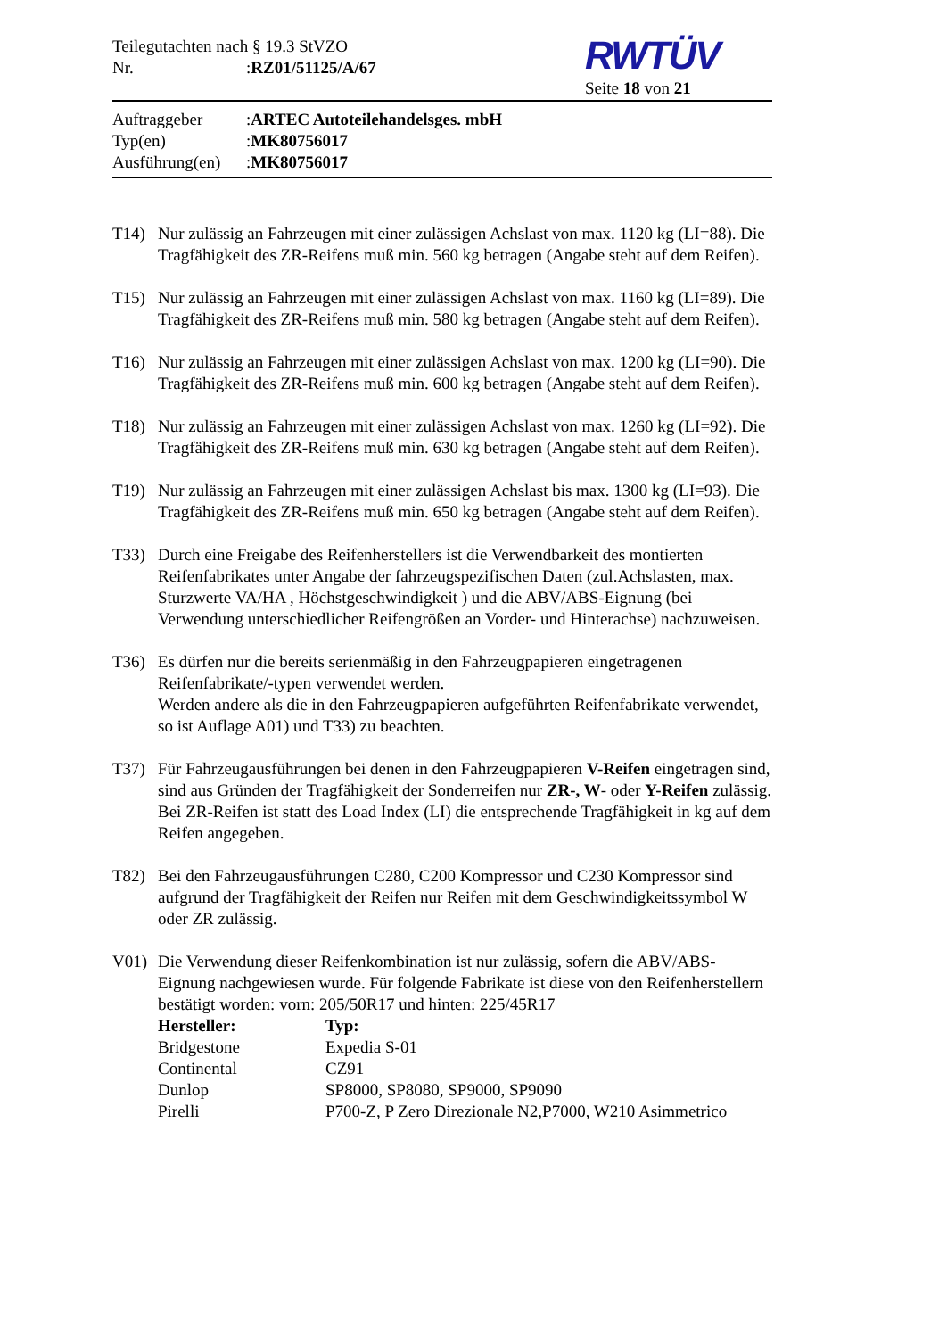Teilegutachten nach § 19.3 StVZO
Nr.: RZ01/51125/A/67
RWTÜV
Seite 18 von 21
Auftraggeber: ARTEC Autoteilehandelsges. mbH
Typ(en): MK80756017
Ausführung(en): MK80756017
T14) Nur zulässig an Fahrzeugen mit einer zulässigen Achslast von max. 1120 kg (LI=88). Die Tragfähigkeit des ZR-Reifens muß min. 560 kg betragen (Angabe steht auf dem Reifen).
T15) Nur zulässig an Fahrzeugen mit einer zulässigen Achslast von max. 1160 kg (LI=89). Die Tragfähigkeit des ZR-Reifens muß min. 580 kg betragen (Angabe steht auf dem Reifen).
T16) Nur zulässig an Fahrzeugen mit einer zulässigen Achslast von max. 1200 kg (LI=90). Die Tragfähigkeit des ZR-Reifens muß min. 600 kg betragen (Angabe steht auf dem Reifen).
T18) Nur zulässig an Fahrzeugen mit einer zulässigen Achslast von max. 1260 kg (LI=92). Die Tragfähigkeit des ZR-Reifens muß min. 630 kg betragen (Angabe steht auf dem Reifen).
T19) Nur zulässig an Fahrzeugen mit einer zulässigen Achslast bis max. 1300 kg (LI=93). Die Tragfähigkeit des ZR-Reifens muß min. 650 kg betragen (Angabe steht auf dem Reifen).
T33) Durch eine Freigabe des Reifenherstellers ist die Verwendbarkeit des montierten Reifenfabrikates unter Angabe der fahrzeugspezifischen Daten (zul.Achslasten, max. Sturzwerte VA/HA , Höchstgeschwindigkeit ) und die ABV/ABS-Eignung (bei Verwendung unterschiedlicher Reifengrößen an Vorder- und Hinterachse) nachzuweisen.
T36) Es dürfen nur die bereits serienmäßig in den Fahrzeugpapieren eingetragenen Reifenfabrikate/-typen verwendet werden.
Werden andere als die in den Fahrzeugpapieren aufgeführten Reifenfabrikate verwendet, so ist Auflage A01) und T33) zu beachten.
T37) Für Fahrzeugausführungen bei denen in den Fahrzeugpapieren V-Reifen eingetragen sind, sind aus Gründen der Tragfähigkeit der Sonderreifen nur ZR-, W- oder Y-Reifen zulässig. Bei ZR-Reifen ist statt des Load Index (LI) die entsprechende Tragfähigkeit in kg auf dem Reifen angegeben.
T82) Bei den Fahrzeugausführungen C280, C200 Kompressor und C230 Kompressor sind aufgrund der Tragfähigkeit der Reifen nur Reifen mit dem Geschwindigkeitssymbol W oder ZR zulässig.
V01) Die Verwendung dieser Reifenkombination ist nur zulässig, sofern die ABV/ABS-Eignung nachgewiesen wurde. Für folgende Fabrikate ist diese von den Reifenherstellern bestätigt worden: vorn: 205/50R17 und hinten: 225/45R17
| Hersteller: | Typ: |
| --- | --- |
| Bridgestone | Expedia S-01 |
| Continental | CZ91 |
| Dunlop | SP8000, SP8080, SP9000, SP9090 |
| Pirelli | P700-Z, P Zero Direzionale N2,P7000, W210 Asimmetrico |